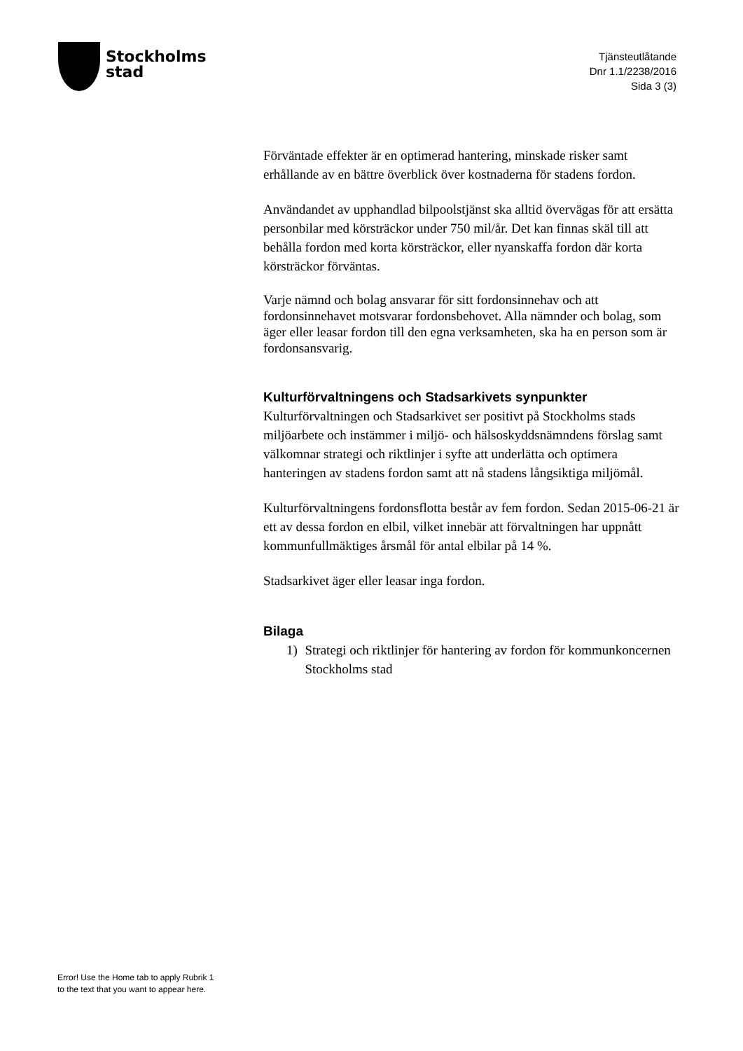Stockholms
stad
Tjänsteutlåtande
Dnr 1.1/2238/2016
Sida 3 (3)
Förväntade effekter är en optimerad hantering, minskade risker samt erhållande av en bättre överblick över kostnaderna för stadens fordon.
Användandet av upphandlad bilpoolstjänst ska alltid övervägas för att ersätta personbilar med körsträckor under 750 mil/år. Det kan finnas skäl till att behålla fordon med korta körsträckor, eller nyanskaffa fordon där korta körsträckor förväntas.
Varje nämnd och bolag ansvarar för sitt fordonsinnehav och att fordonsinnehavet motsvarar fordonsbehovet. Alla nämnder och bolag, som äger eller leasar fordon till den egna verksamheten, ska ha en person som är fordonsansvarig.
Kulturförvaltningens och Stadsarkivets synpunkter
Kulturförvaltningen och Stadsarkivet ser positivt på Stockholms stads miljöarbete och instämmer i miljö- och hälsoskyddsnämndens förslag samt välkomnar strategi och riktlinjer i syfte att underlätta och optimera hanteringen av stadens fordon samt att nå stadens långsiktiga miljömål.
Kulturförvaltningens fordonsflotta består av fem fordon. Sedan 2015-06-21 är ett av dessa fordon en elbil, vilket innebär att förvaltningen har uppnått kommunfullmäktiges årsmål för antal elbilar på 14 %.
Stadsarkivet äger eller leasar inga fordon.
Bilaga
1) Strategi och riktlinjer för hantering av fordon för kommunkoncernen Stockholms stad
Error! Use the Home tab to apply Rubrik 1
to the text that you want to appear here.